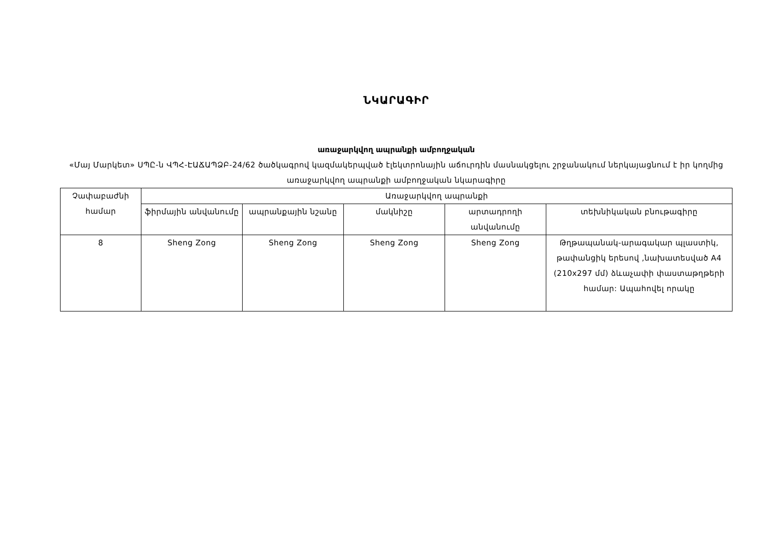ՆԿԱՐԱԳԻՐ
առաջարկվող ապրանքի ամբողջական
«Մայ Մարկետ» ՍՊԸ-ն ՎՊՀ-ԷԱՃԱՊՁԲ-24/62 ծածկագրով կազմակերպված էլեկտրոնային աճուրդին մասնակցելու շրջանակում ներկայացնում է իր կողմից առաջարկվող ապրանքի ամբողջական նկարագիրը
| Չափաբաժնի համար | Առաջարկվող ապրանքի | | | | |
| --- | --- | --- | --- | --- | --- |
| | ֆիրմային անվանումը | ապրանքային նշանը | մակնիշը | արտադրողի անվանումը | տեխնիկական բնութագիրը |
| 8 | Sheng Zong | Sheng Zong | Sheng Zong | Sheng Zong | Թղթապանակ-արագակար պլաստիկ, թափանցիկ երեսով ,նախատեսված A4 (210x297 մմ) ձևաչափի փաստաթղթերի համար: Ապահովել որակը |